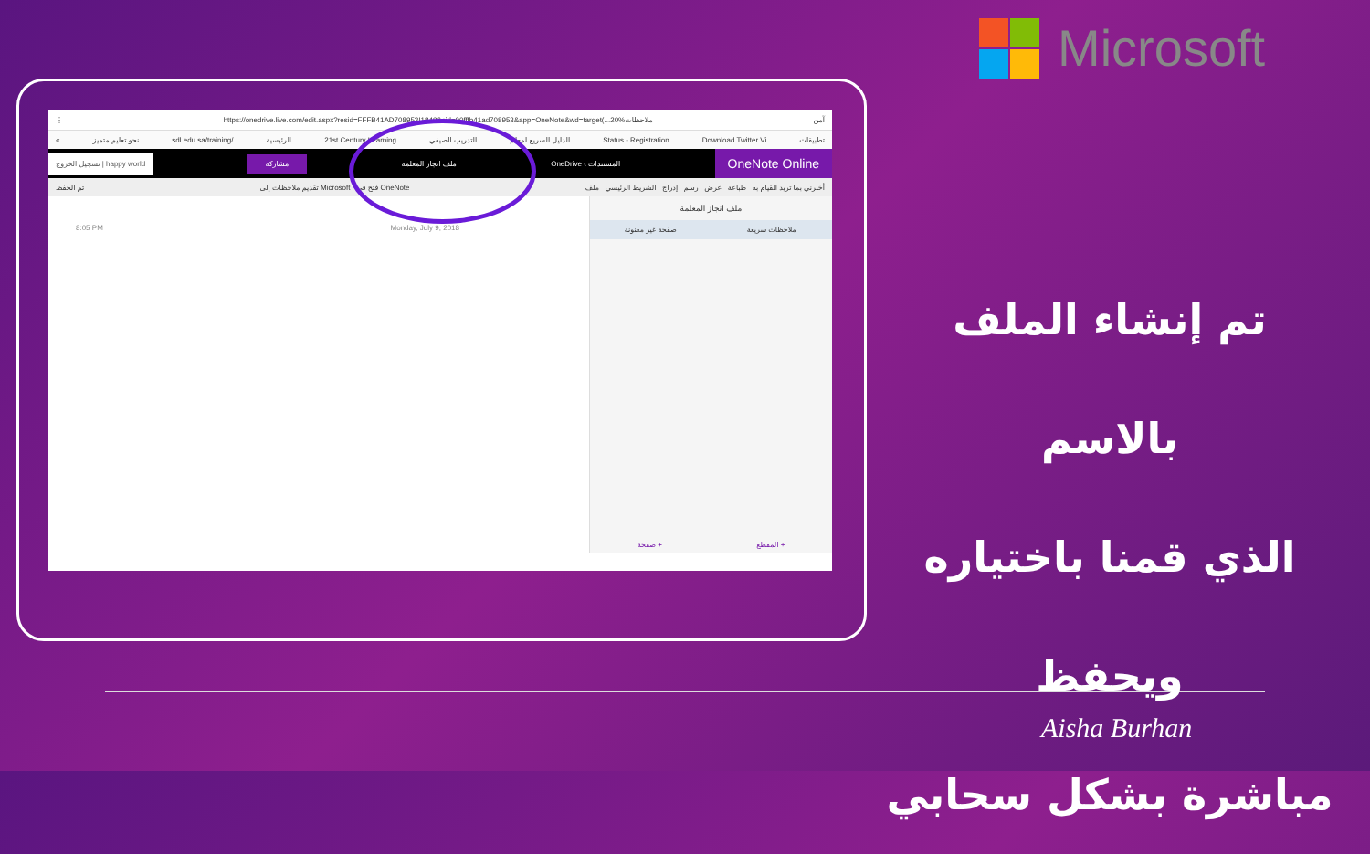Microsoft
⋮ https://onedrive.live.com/edit.aspx?resid=FFFB41AD708953!1849&cid=00fffb41ad708953&app=OneNote&wd=target(...20%ملاحظات آمن
« نحو تعليم متميز sdl.edu.sa/training/ الرئيسية 21st Century Learning التدريب الصيفي الدليل السريع لمعلم Status - Registration Download Twitter Vi تطبيقات
تسجيل الخروج | happy world مشاركة ملف انجاز المعلمة OneDrive ‹ المستندات OneNote Online
تم الحفظ تقديم ملاحظات إلى Microsoft فتح في OneNote أخبرني بما تريد القيام به طباعة عرض رسم إدراج الشريط الرئيسي ملف
8:05 PM Monday, July 9, 2018
ملف انجاز المعلمة
ملاحظات سريعة صفحة غير معنونة
+ المقطع + صفحة
تم إنشاء الملف بالاسم
الذي قمنا باختياره ويحفظ
مباشرة بشكل سحابي
Aisha Burhan